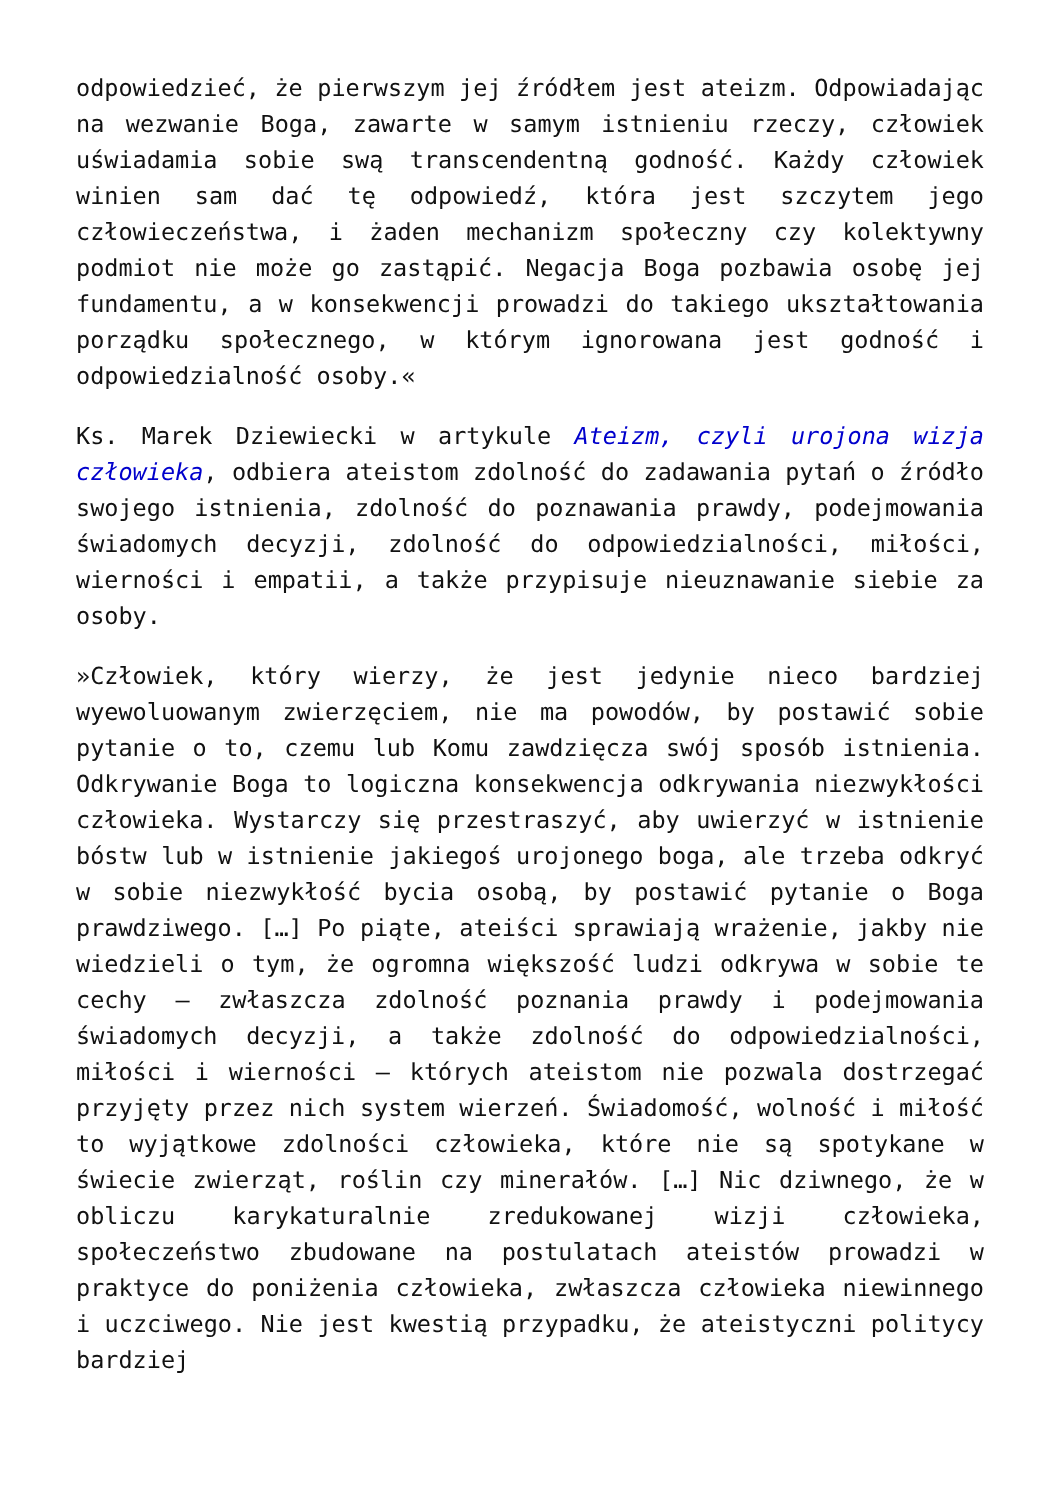odpowiedzieć, że pierwszym jej źródłem jest ateizm. Odpowiadając na wezwanie Boga, zawarte w samym istnieniu rzeczy, człowiek uświadamia sobie swą transcendentną godność. Każdy człowiek winien sam dać tę odpowiedź, która jest szczytem jego człowieczeństwa, i żaden mechanizm społeczny czy kolektywny podmiot nie może go zastąpić. Negacja Boga pozbawia osobę jej fundamentu, a w konsekwencji prowadzi do takiego ukształtowania porządku społecznego, w którym ignorowana jest godność i odpowiedzialność osoby.«
Ks. Marek Dziewiecki w artykule Ateizm, czyli urojona wizja człowieka, odbiera ateistom zdolność do zadawania pytań o źródło swojego istnienia, zdolność do poznawania prawdy, podejmowania świadomych decyzji, zdolność do odpowiedzialności, miłości, wierności i empatii, a także przypisuje nieuznawanie siebie za osoby.
»Człowiek, który wierzy, że jest jedynie nieco bardziej wyewoluowanym zwierzęciem, nie ma powodów, by postawić sobie pytanie o to, czemu lub Komu zawdzięcza swój sposób istnienia. Odkrywanie Boga to logiczna konsekwencja odkrywania niezwykłości człowieka. Wystarczy się przestraszyć, aby uwierzyć w istnienie bóstw lub w istnienie jakiegoś urojonego boga, ale trzeba odkryć w sobie niezwykłość bycia osobą, by postawić pytanie o Boga prawdziwego. […] Po piąte, ateiści sprawiają wrażenie, jakby nie wiedzieli o tym, że ogromna większość ludzi odkrywa w sobie te cechy – zwłaszcza zdolność poznania prawdy i podejmowania świadomych decyzji, a także zdolność do odpowiedzialności, miłości i wierności – których ateistom nie pozwala dostrzegać przyjęty przez nich system wierzeń. Świadomość, wolność i miłość to wyjątkowe zdolności człowieka, które nie są spotykane w świecie zwierząt, roślin czy minerałów. […] Nic dziwnego, że w obliczu karykaturalnie zredukowanej wizji człowieka, społeczeństwo zbudowane na postulatach ateistów prowadzi w praktyce do poniżenia człowieka, zwłaszcza człowieka niewinnego i uczciwego. Nie jest kwestią przypadku, że ateistyczni politycy bardziej